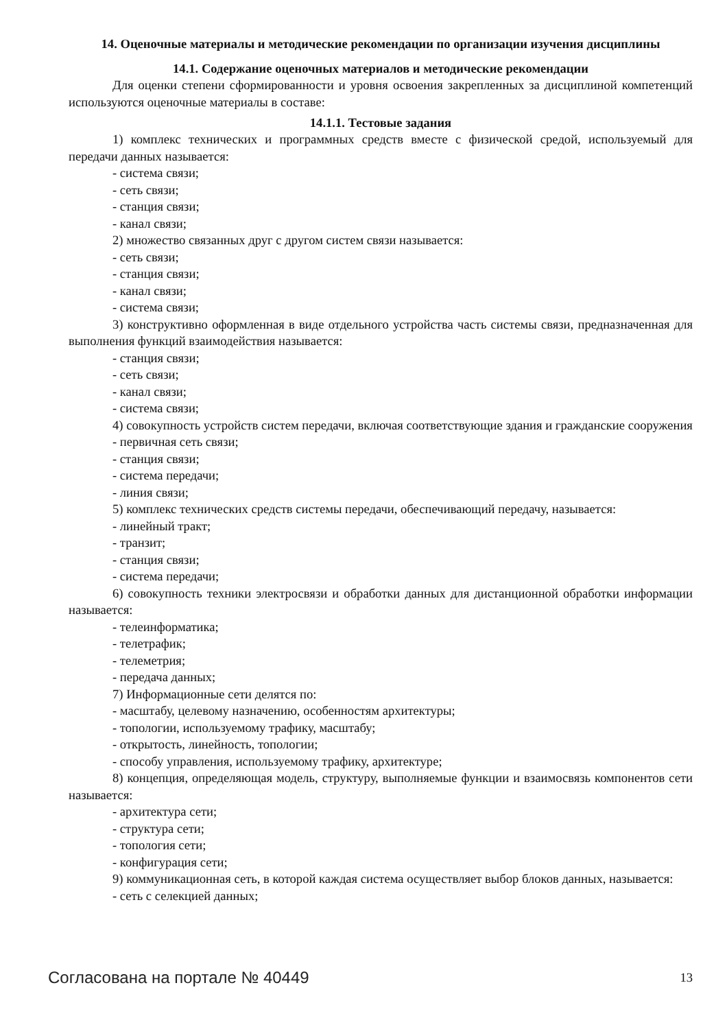14. Оценочные материалы и методические рекомендации по организации изучения дисциплины
14.1. Содержание оценочных материалов и методические рекомендации
Для оценки степени сформированности и уровня освоения закрепленных за дисциплиной компетенций используются оценочные материалы в составе:
14.1.1. Тестовые задания
1) комплекс технических и программных средств вместе с физической средой, используемый для передачи данных называется:
- система связи;
- сеть связи;
- станция связи;
- канал связи;
2) множество связанных друг с другом систем связи называется:
- сеть связи;
- станция связи;
- канал связи;
- система связи;
3) конструктивно оформленная в виде отдельного устройства часть системы связи, предназначенная для выполнения функций взаимодействия называется:
- станция связи;
- сеть связи;
- канал связи;
- система связи;
4) совокупность устройств систем передачи, включая соответствующие здания и гражданские сооружения
- первичная сеть связи;
- станция связи;
- система передачи;
- линия связи;
5) комплекс технических средств системы передачи, обеспечивающий передачу, называется:
- линейный тракт;
- транзит;
- станция связи;
- система передачи;
6) совокупность техники электросвязи и обработки данных для дистанционной обработки информации называется:
- телеинформатика;
- телетрафик;
- телеметрия;
- передача данных;
7) Информационные сети делятся по:
- масштабу, целевому назначению, особенностям архитектуры;
- топологии, используемому трафику, масштабу;
- открытость, линейность, топологии;
- способу управления, используемому трафику, архитектуре;
8) концепция, определяющая модель, структуру, выполняемые функции и взаимосвязь компонентов сети называется:
- архитектура сети;
- структура сети;
- топология сети;
- конфигурация сети;
9) коммуникационная сеть, в которой каждая система осуществляет выбор блоков данных, называется:
- сеть с селекцией данных;
Согласована на портале № 40449 13